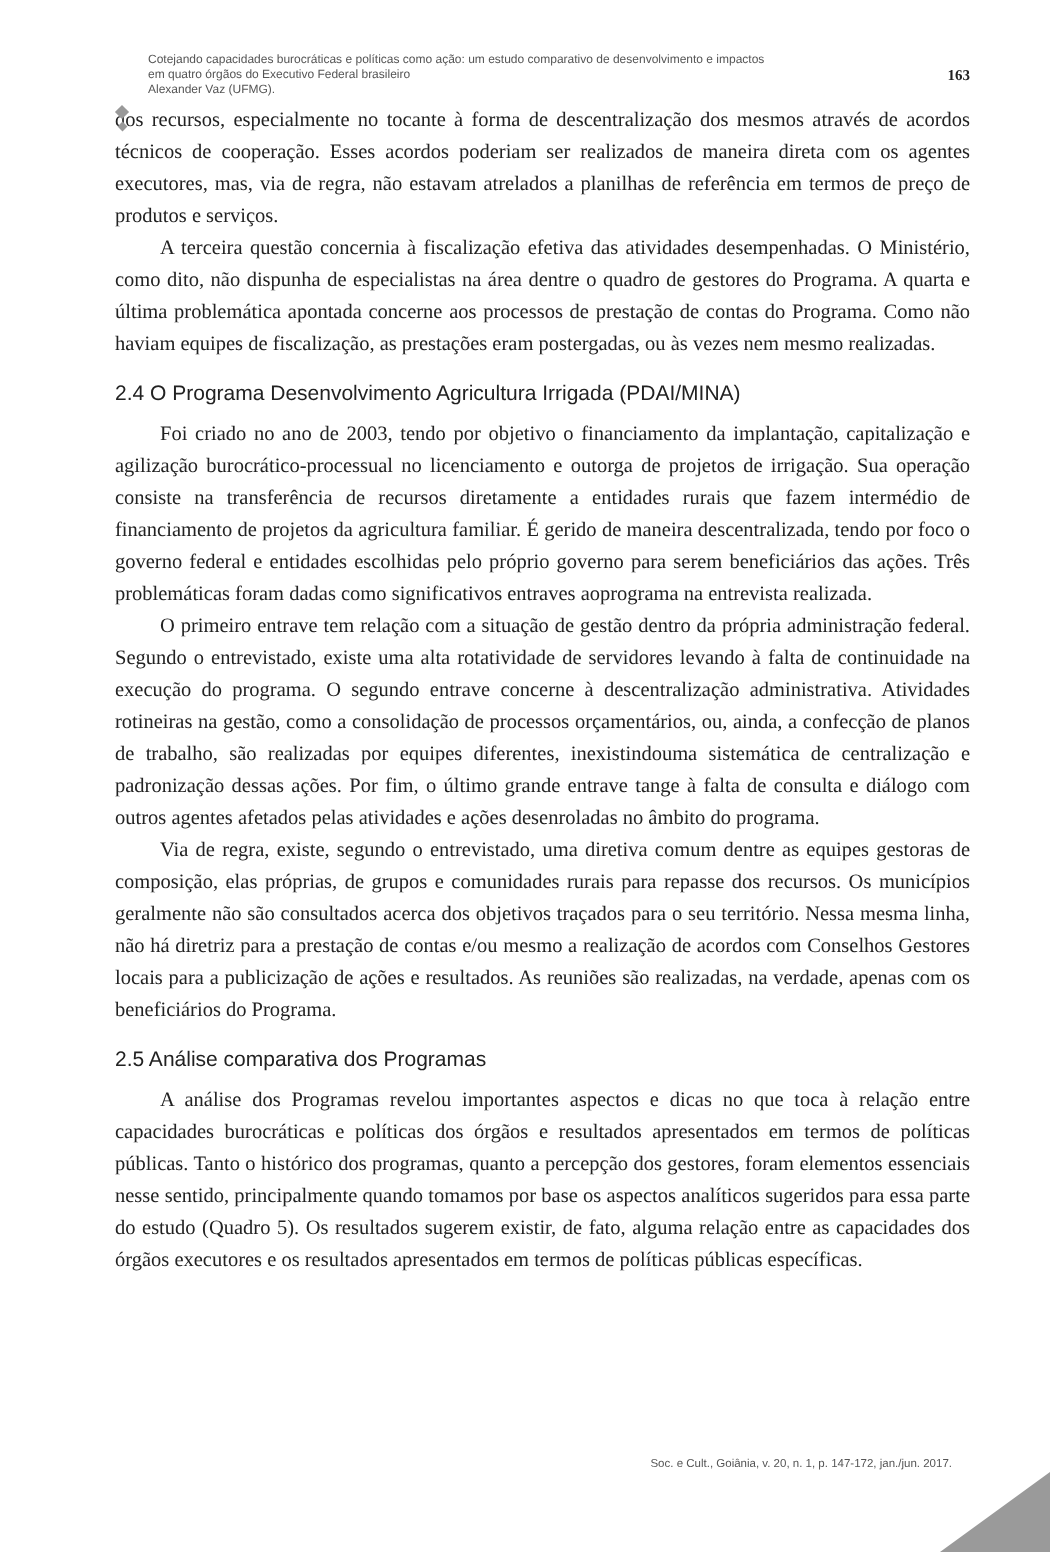Cotejando capacidades burocráticas e políticas como ação: um estudo comparativo de desenvolvimento e impactos
em quatro órgãos do Executivo Federal brasileiro
Alexander Vaz (UFMG).
163
dos recursos, especialmente no tocante à forma de descentralização dos mesmos através de acordos técnicos de cooperação. Esses acordos poderiam ser realizados de maneira direta com os agentes executores, mas, via de regra, não estavam atrelados a planilhas de referência em termos de preço de produtos e serviços.
A terceira questão concernia à fiscalização efetiva das atividades desempenhadas. O Ministério, como dito, não dispunha de especialistas na área dentre o quadro de gestores do Programa. A quarta e última problemática apontada concerne aos processos de prestação de contas do Programa. Como não haviam equipes de fiscalização, as prestações eram postergadas, ou às vezes nem mesmo realizadas.
2.4 O Programa Desenvolvimento Agricultura Irrigada (PDAI/MINA)
Foi criado no ano de 2003, tendo por objetivo o financiamento da implantação, capitalização e agilização burocrático-processual no licenciamento e outorga de projetos de irrigação. Sua operação consiste na transferência de recursos diretamente a entidades rurais que fazem intermédio de financiamento de projetos da agricultura familiar. É gerido de maneira descentralizada, tendo por foco o governo federal e entidades escolhidas pelo próprio governo para serem beneficiários das ações. Três problemáticas foram dadas como significativos entraves aoprograma na entrevista realizada.
O primeiro entrave tem relação com a situação de gestão dentro da própria administração federal. Segundo o entrevistado, existe uma alta rotatividade de servidores levando à falta de continuidade na execução do programa. O segundo entrave concerne à descentralização administrativa. Atividades rotineiras na gestão, como a consolidação de processos orçamentários, ou, ainda, a confecção de planos de trabalho, são realizadas por equipes diferentes, inexistindouma sistemática de centralização e padronização dessas ações. Por fim, o último grande entrave tange à falta de consulta e diálogo com outros agentes afetados pelas atividades e ações desenroladas no âmbito do programa.
Via de regra, existe, segundo o entrevistado, uma diretiva comum dentre as equipes gestoras de composição, elas próprias, de grupos e comunidades rurais para repasse dos recursos. Os municípios geralmente não são consultados acerca dos objetivos traçados para o seu território. Nessa mesma linha, não há diretriz para a prestação de contas e/ou mesmo a realização de acordos com Conselhos Gestores locais para a publicização de ações e resultados. As reuniões são realizadas, na verdade, apenas com os beneficiários do Programa.
2.5 Análise comparativa dos Programas
A análise dos Programas revelou importantes aspectos e dicas no que toca à relação entre capacidades burocráticas e políticas dos órgãos e resultados apresentados em termos de políticas públicas. Tanto o histórico dos programas, quanto a percepção dos gestores, foram elementos essenciais nesse sentido, principalmente quando tomamos por base os aspectos analíticos sugeridos para essa parte do estudo (Quadro 5). Os resultados sugerem existir, de fato, alguma relação entre as capacidades dos órgãos executores e os resultados apresentados em termos de políticas públicas específicas.
Soc. e Cult., Goiânia, v. 20, n. 1, p. 147-172, jan./jun. 2017.